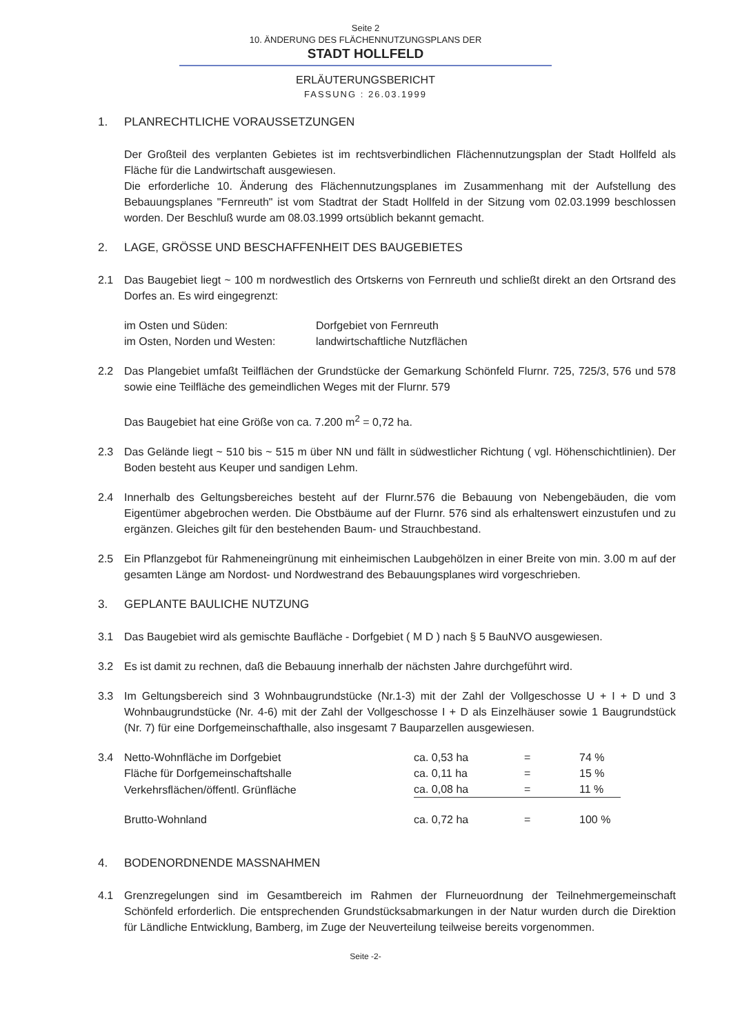Seite 2
10. ÄNDERUNG DES FLÄCHENNUTZUNGSPLANS DER
STADT HOLLFELD
ERLÄUTERUNGSBERICHT
FASSUNG : 26.03.1999
1. PLANRECHTLICHE VORAUSSETZUNGEN
Der Großteil des verplanten Gebietes ist im rechtsverbindlichen Flächennutzungsplan der Stadt Hollfeld als Fläche für die Landwirtschaft ausgewiesen.
Die erforderliche 10. Änderung des Flächennutzungsplanes im Zusammenhang mit der Aufstellung des Bebauungsplanes "Fernreuth" ist vom Stadtrat der Stadt Hollfeld in der Sitzung vom 02.03.1999 beschlossen worden. Der Beschluß wurde am 08.03.1999 ortsüblich bekannt gemacht.
2. LAGE, GRÖSSE UND BESCHAFFENHEIT DES BAUGEBIETES
2.1 Das Baugebiet liegt ~ 100 m nordwestlich des Ortskerns von Fernreuth und schließt direkt an den Ortsrand des Dorfes an. Es wird eingegrenzt:
| im Osten und Süden: | Dorfgebiet von Fernreuth |
| im Osten, Norden und Westen: | landwirtschaftliche Nutzflächen |
2.2 Das Plangebiet umfaßt Teilflächen der Grundstücke der Gemarkung Schönfeld Flurnr. 725, 725/3, 576 und 578 sowie eine Teilfläche des gemeindlichen Weges mit der Flurnr. 579
Das Baugebiet hat eine Größe von ca. 7.200 m<sup>2</sup> = 0,72 ha.
2.3 Das Gelände liegt ~ 510 bis ~ 515 m über NN und fällt in südwestlicher Richtung ( vgl. Höhenschichtlinien). Der Boden besteht aus Keuper und sandigen Lehm.
2.4 Innerhalb des Geltungsbereiches besteht auf der Flurnr.576 die Bebauung von Nebengebäuden, die vom Eigentümer abgebrochen werden. Die Obstbäume auf der Flurnr. 576 sind als erhaltenswert einzustufen und zu ergänzen. Gleiches gilt für den bestehenden Baum- und Strauchbestand.
2.5 Ein Pflanzgebot für Rahmeneingrünung mit einheimischen Laubgehölzen in einer Breite von min. 3.00 m auf der gesamten Länge am Nordost- und Nordwestrand des Bebauungsplanes wird vorgeschrieben.
3. GEPLANTE BAULICHE NUTZUNG
3.1 Das Baugebiet wird als gemischte Baufläche - Dorfgebiet ( M D ) nach § 5 BauNVO ausgewiesen.
3.2 Es ist damit zu rechnen, daß die Bebauung innerhalb der nächsten Jahre durchgeführt wird.
3.3 Im Geltungsbereich sind 3 Wohnbaugrundstücke (Nr.1-3) mit der Zahl der Vollgeschosse U + I + D und 3 Wohnbaugrundstücke (Nr. 4-6) mit der Zahl der Vollgeschosse I + D als Einzelhäuser sowie 1 Baugrundstück (Nr. 7) für eine Dorfgemeinschafthalle, also insgesamt 7 Bauparzellen ausgewiesen.
| 3.4 | Netto-Wohnfläche im Dorfgebiet | ca. 0,53 ha | = | 74 % |
| | Fläche für Dorfgemeinschaftshalle | ca. 0,11 ha | = | 15 % |
| | Verkehrsflächen/öffentl. Grünfläche | ca. 0,08 ha | = | 11 % |
| | Brutto-Wohnland | ca. 0,72 ha | = | 100 % |
4. BODENORDNENDE MASSNAHMEN
4.1 Grenzregelungen sind im Gesamtbereich im Rahmen der Flurneuordnung der Teilnehmergemeinschaft Schönfeld erforderlich. Die entsprechenden Grundstücksabmarkungen in der Natur wurden durch die Direktion für Ländliche Entwicklung, Bamberg, im Zuge der Neuverteilung teilweise bereits vorgenommen.
Seite -2-